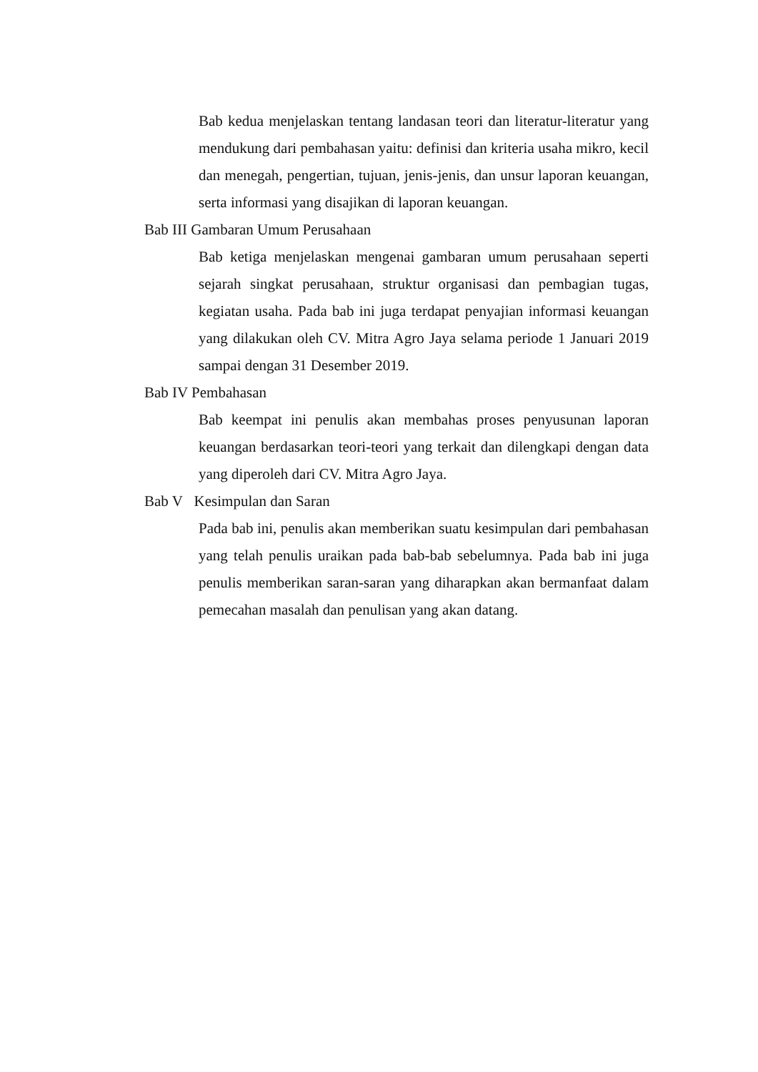Bab kedua menjelaskan tentang landasan teori dan literatur-literatur yang mendukung dari pembahasan yaitu: definisi dan kriteria usaha mikro, kecil dan menegah, pengertian, tujuan, jenis-jenis, dan unsur laporan keuangan, serta informasi yang disajikan di laporan keuangan.
Bab III Gambaran Umum Perusahaan
Bab ketiga menjelaskan mengenai gambaran umum perusahaan seperti sejarah singkat perusahaan, struktur organisasi dan pembagian tugas, kegiatan usaha. Pada bab ini juga terdapat penyajian informasi keuangan yang dilakukan oleh CV. Mitra Agro Jaya selama periode 1 Januari 2019 sampai dengan 31 Desember 2019.
Bab IV Pembahasan
Bab keempat ini penulis akan membahas proses penyusunan laporan keuangan berdasarkan teori-teori yang terkait dan dilengkapi dengan data yang diperoleh dari CV. Mitra Agro Jaya.
Bab V Kesimpulan dan Saran
Pada bab ini, penulis akan memberikan suatu kesimpulan dari pembahasan yang telah penulis uraikan pada bab-bab sebelumnya. Pada bab ini juga penulis memberikan saran-saran yang diharapkan akan bermanfaat dalam pemecahan masalah dan penulisan yang akan datang.